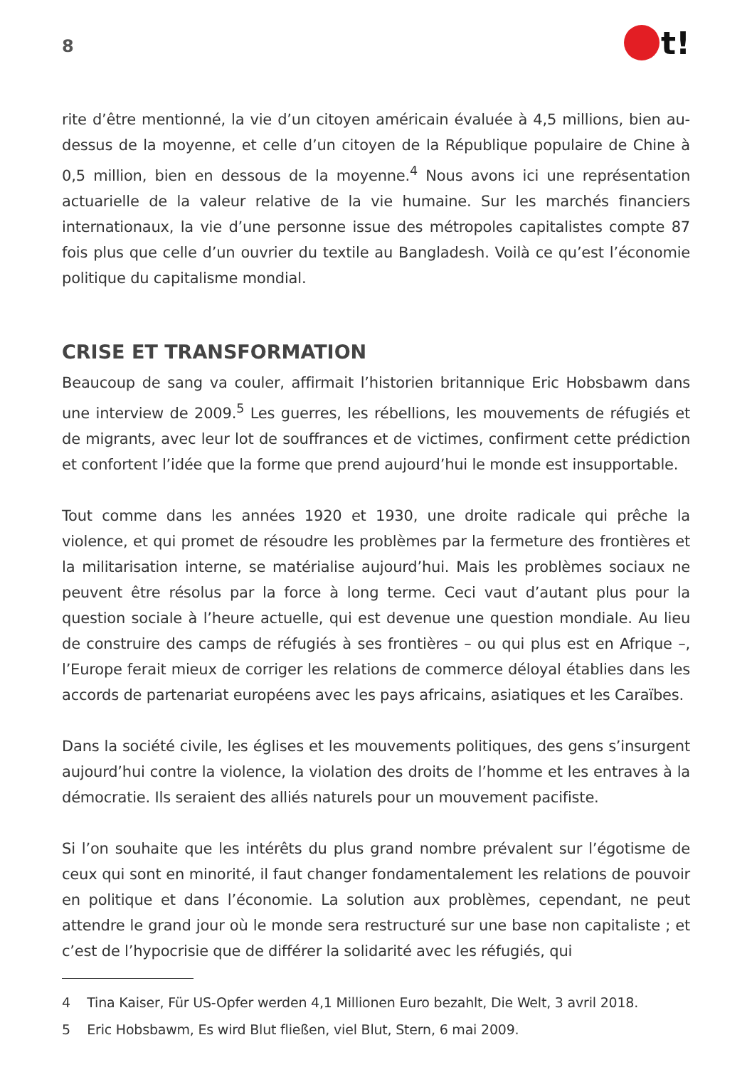8
t!
rite d’être mentionné, la vie d’un citoyen américain évaluée à 4,5 millions, bien au-dessus de la moyenne, et celle d’un citoyen de la République populaire de Chine à 0,5 million, bien en dessous de la moyenne.<sup>4</sup> Nous avons ici une représentation actuarielle de la valeur relative de la vie humaine. Sur les marchés financiers internationaux, la vie d’une personne issue des métropoles capitalistes compte 87 fois plus que celle d’un ouvrier du textile au Bangladesh. Voilà ce qu’est l’économie politique du capitalisme mondial.
CRISE ET TRANSFORMATION
Beaucoup de sang va couler, affirmait l’historien britannique Eric Hobsbawm dans une interview de 2009.<sup>5</sup> Les guerres, les rébellions, les mouvements de réfugiés et de migrants, avec leur lot de souffrances et de victimes, confirment cette prédiction et confortent l’idée que la forme que prend aujourd’hui le monde est insupportable.
Tout comme dans les années 1920 et 1930, une droite radicale qui prêche la violence, et qui promet de résoudre les problèmes par la fermeture des frontières et la militarisation interne, se matérialise aujourd’hui. Mais les problèmes sociaux ne peuvent être résolus par la force à long terme. Ceci vaut d’autant plus pour la question sociale à l’heure actuelle, qui est devenue une question mondiale. Au lieu de construire des camps de réfugiés à ses frontières – ou qui plus est en Afrique –, l’Europe ferait mieux de corriger les relations de commerce déloyal établies dans les accords de partenariat européens avec les pays africains, asiatiques et les Caraïbes.
Dans la société civile, les églises et les mouvements politiques, des gens s’insurgent aujourd’hui contre la violence, la violation des droits de l’homme et les entraves à la démocratie. Ils seraient des alliés naturels pour un mouvement pacifiste.
Si l’on souhaite que les intérêts du plus grand nombre prévalent sur l’égotisme de ceux qui sont en minorité, il faut changer fondamentalement les relations de pouvoir en politique et dans l’économie. La solution aux problèmes, cependant, ne peut attendre le grand jour où le monde sera restructuré sur une base non capitaliste ; et c’est de l’hypocrisie que de différer la solidarité avec les réfugiés, qui
4 Tina Kaiser, Für US-Opfer werden 4,1 Millionen Euro bezahlt, Die Welt, 3 avril 2018.
5 Eric Hobsbawm, Es wird Blut fließen, viel Blut, Stern, 6 mai 2009.